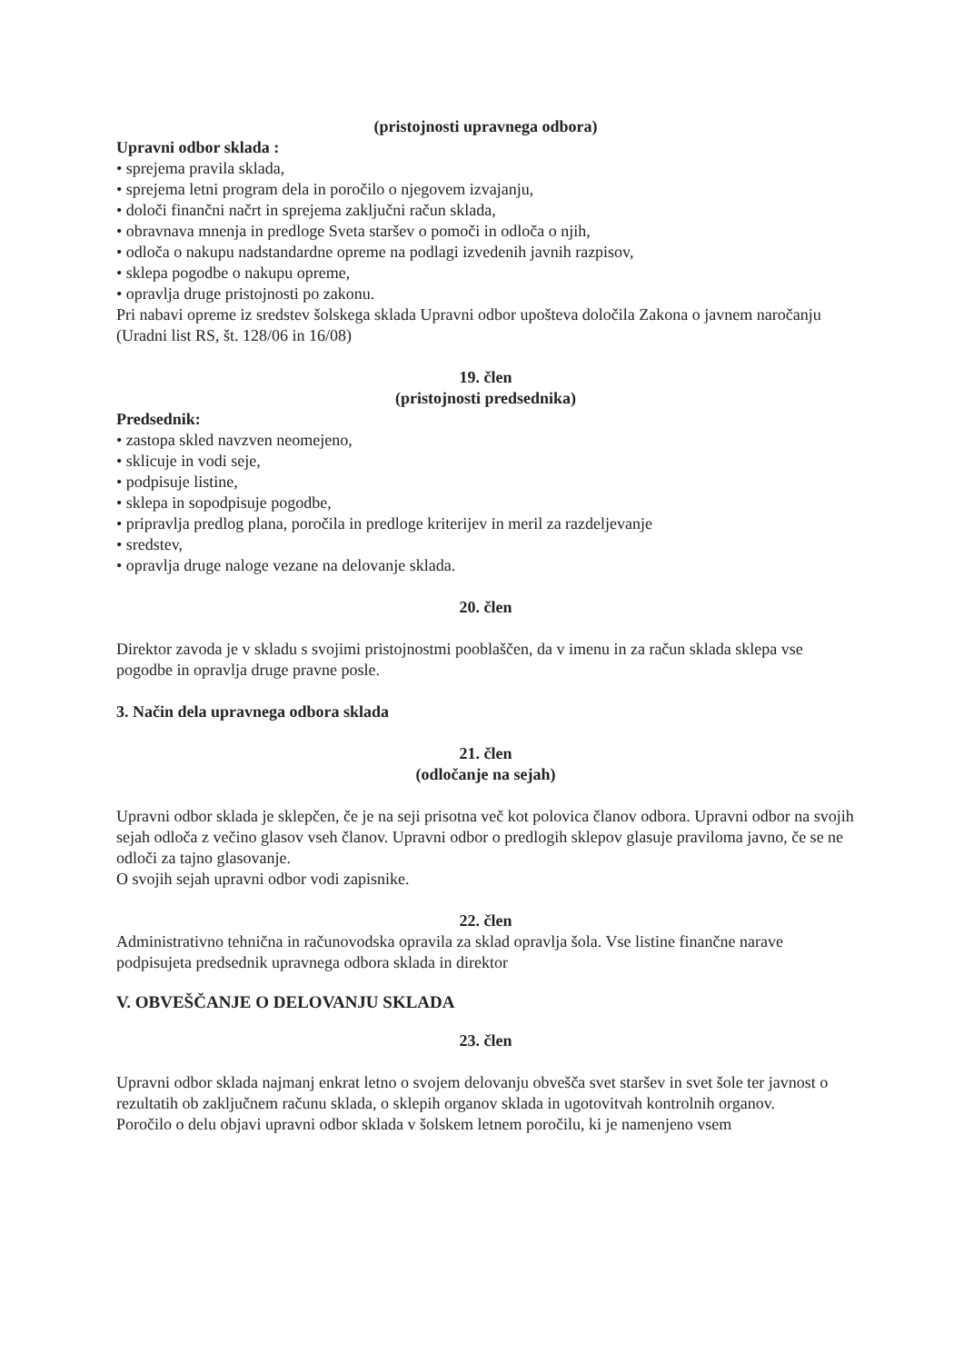(pristojnosti upravnega odbora)
Upravni odbor sklada :
• sprejema pravila sklada,
• sprejema letni program dela in poročilo o njegovem izvajanju,
• določi finančni načrt in sprejema zaključni račun sklada,
• obravnava mnenja in predloge Sveta staršev o pomoči in odloča o njih,
• odloča o nakupu nadstandardne opreme na podlagi izvedenih javnih razpisov,
• sklepa pogodbe o nakupu opreme,
• opravlja druge pristojnosti po zakonu.
Pri nabavi opreme iz sredstev šolskega sklada Upravni odbor upošteva določila Zakona o javnem naročanju (Uradni list RS, št. 128/06 in 16/08)
19. člen
(pristojnosti predsednika)
Predsednik:
• zastopa skled navzven neomejeno,
• sklicuje in vodi seje,
• podpisuje listine,
• sklepa in sopodpisuje pogodbe,
• pripravlja predlog plana, poročila in predloge kriterijev in meril za razdeljevanje
• sredstev,
• opravlja druge naloge vezane na delovanje sklada.
20. člen
Direktor zavoda je v skladu s svojimi pristojnostmi pooblaščen, da v imenu in za račun sklada sklepa vse pogodbe in opravlja druge pravne posle.
3. Način dela upravnega odbora sklada
21. člen
(odločanje na sejah)
Upravni odbor sklada je sklepčen, če je na seji prisotna več kot polovica članov odbora. Upravni odbor na svojih sejah odloča z večino glasov vseh članov. Upravni odbor o predlogih sklepov glasuje praviloma javno, če se ne odloči za tajno glasovanje.
O svojih sejah upravni odbor vodi zapisnike.
22. člen
Administrativno tehnična in računovodska opravila za sklad opravlja šola. Vse listine finančne narave podpisujeta predsednik upravnega odbora sklada in direktor
V. OBVEŠČANJE O DELOVANJU SKLADA
23. člen
Upravni odbor sklada najmanj enkrat letno o svojem delovanju obvešča svet staršev in svet šole ter javnost o rezultatih ob zaključnem računu sklada, o sklepih organov sklada in ugotovitvah kontrolnih organov.
Poročilo o delu objavi upravni odbor sklada v šolskem letnem poročilu, ki je namenjeno vsem